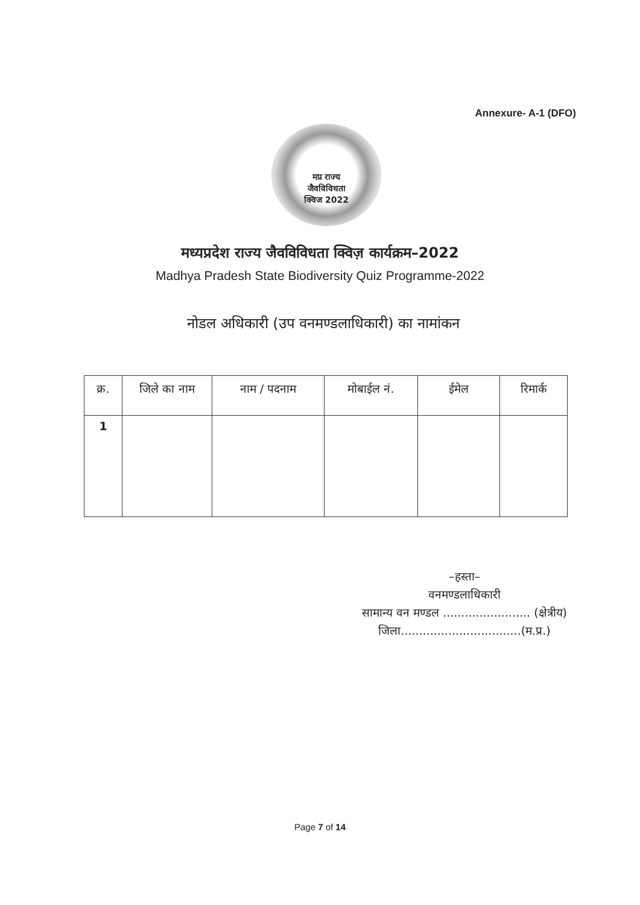Annexure- A-1 (DFO)
मप्र राज्य
जैवविविधता
क्विज 2022
मध्यप्रदेश राज्य जैवविविधता क्विज़ कार्यक्रम–2022
Madhya Pradesh State Biodiversity Quiz Programme-2022
नोडल अधिकारी (उप वनमण्डलाधिकारी) का नामांकन
| क्र. | जिले का नाम | नाम / पदनाम | मोबाईल नं. | ईमेल | रिमार्क |
| --- | --- | --- | --- | --- | --- |
| 1 | | | | | |
–हस्ता–
वनमण्डलाधिकारी
सामान्य वन मण्डल ........................ (क्षेत्रीय)
जिला.................................(म.प्र.)
Page 7 of 14